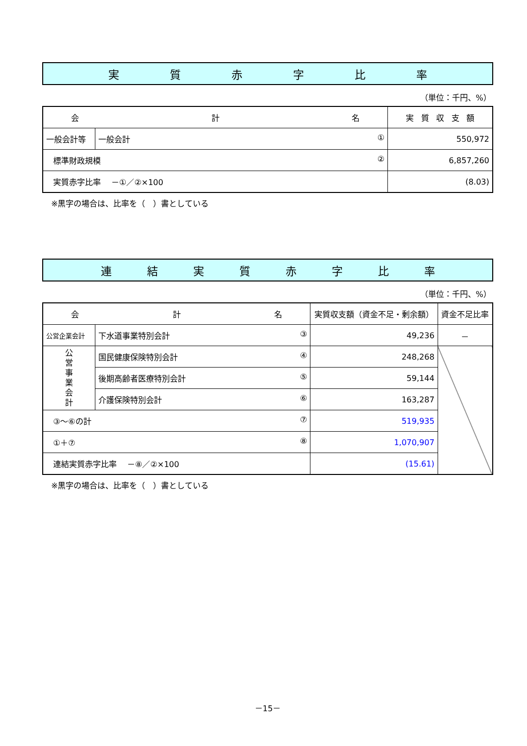実質赤字比率
（単位：千円、%）
| 会 計 名 | | 実 質 収 支 額 |
| --- | --- | --- |
| 一般会計等 | 一般会計 ① | 550,972 |
| 標準財政規模 ② | | 6,857,260 |
| 実質赤字比率 －①／②×100 | | (8.03) |
※黒字の場合は、比率を（　）書としている
連結実質赤字比率
（単位：千円、%）
| 会 計 名 | | 実質収支額（資金不足・剰余額） | 資金不足比率 |
| --- | --- | --- | --- |
| 公営企業会計 | 下水道事業特別会計 ③ | 49,236 | － |
| 公 営 事 業 会 計 | 国民健康保険特別会計 ④ | 248,268 | |
| | 後期高齢者医療特別会計 ⑤ | 59,144 | |
| | 介護保険特別会計 ⑥ | 163,287 | |
| ③～⑥の計 ⑦ | | 519,935 | |
| ①＋⑦ ⑧ | | 1,070,907 | |
| 連結実質赤字比率 －⑧／②×100 | | (15.61) | |
※黒字の場合は、比率を（　）書としている
－15－